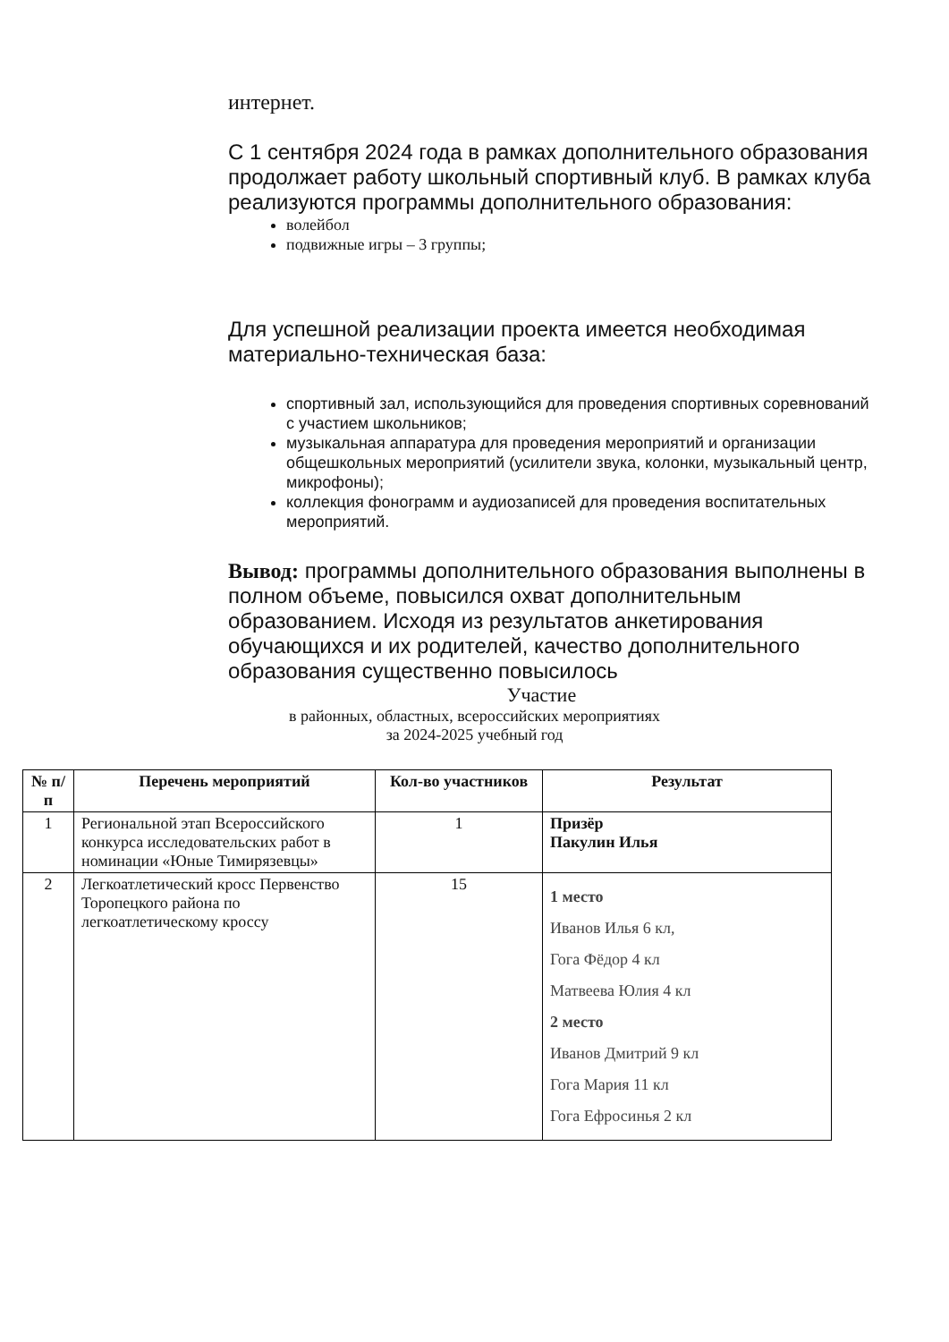интернет.
С 1 сентября 2024 года в рамках дополнительного образования продолжает работу школьный спортивный клуб. В рамках клуба реализуются программы дополнительного образования:
волейбол
подвижные игры – 3 группы;
Для успешной реализации проекта имеется необходимая материально-техническая база:
спортивный зал, использующийся для проведения спортивных соревнований с участием школьников;
музыкальная аппаратура для проведения мероприятий и организации общешкольных мероприятий (усилители звука, колонки, музыкальный центр, микрофоны);
коллекция фонограмм и аудиозаписей для проведения воспитательных мероприятий.
Вывод: программы дополнительного образования выполнены в полном объеме, повысился охват дополнительным образованием. Исходя из результатов анкетирования обучающихся и их родителей, качество дополнительного образования существенно повысилось
Участие
в районных, областных, всероссийских мероприятиях
за 2024-2025 учебный год
| № п/п | Перечень мероприятий | Кол-во участников | Результат |
| --- | --- | --- | --- |
| 1 | Региональной этап Всероссийского конкурса исследовательских работ в номинации «Юные Тимирязевцы» | 1 | Призёр Пакулин Илья |
| 2 | Легкоатлетический кросс Первенство Торопецкого района по легкоатлетическому кроссу | 15 | 1 место Иванов Илья 6 кл, Гога Фёдор 4 кл Матвеева Юлия 4 кл 2 место Иванов Дмитрий 9 кл Гога Мария 11 кл Гога Ефросинья 2 кл |